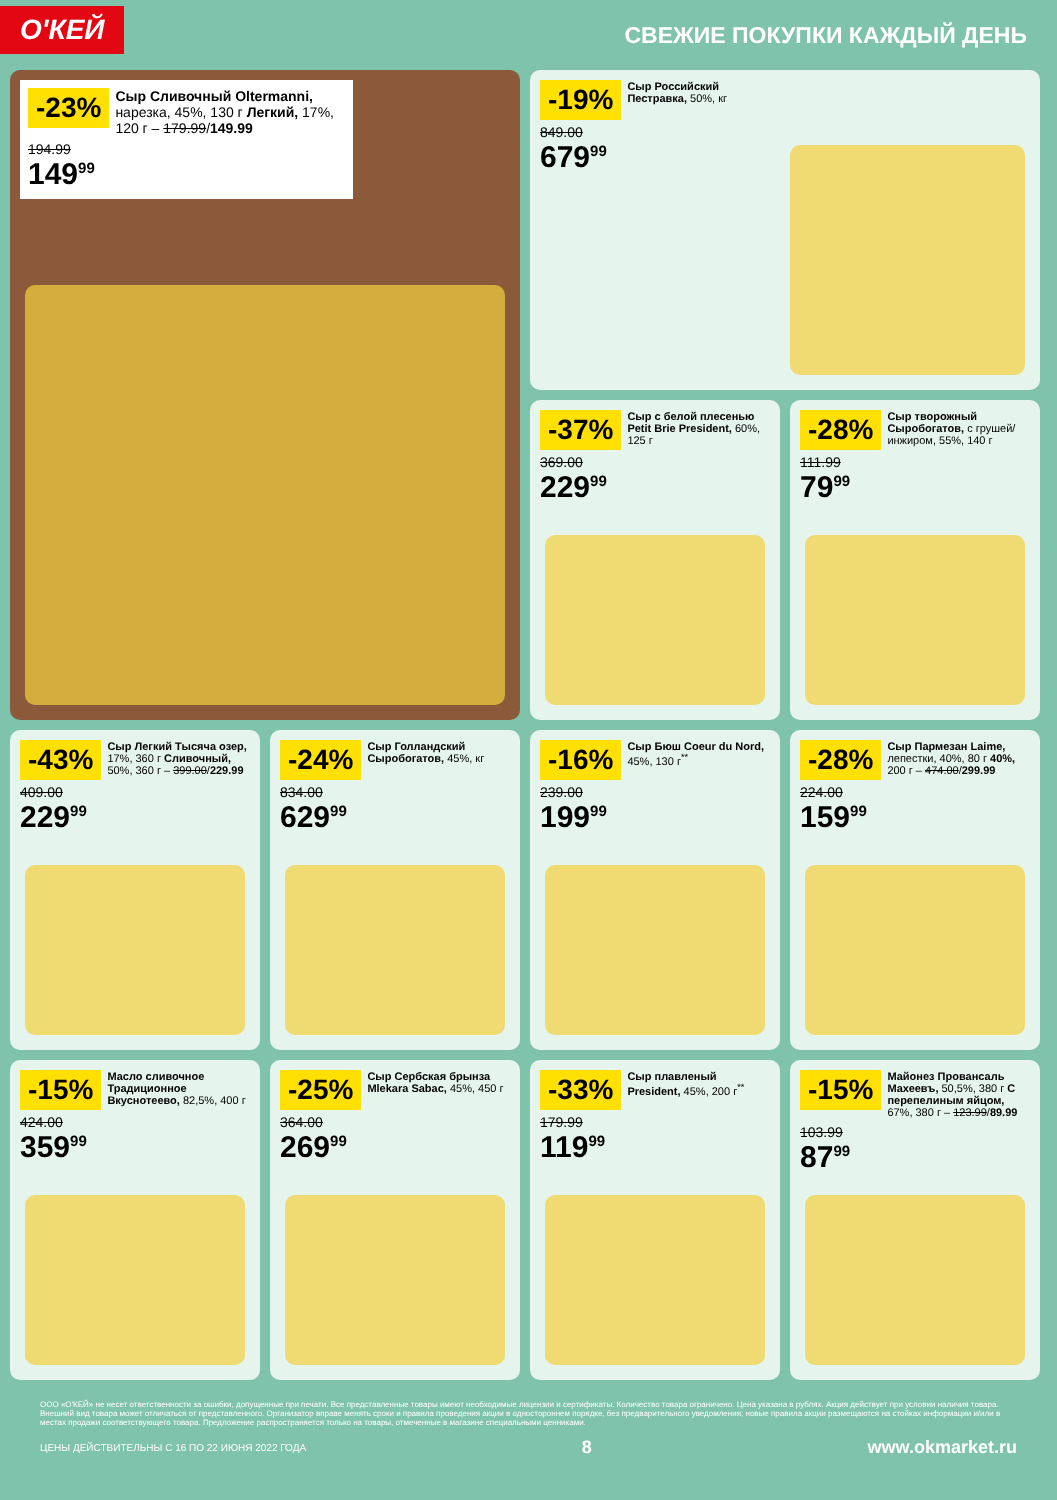О'КЕЙ
СВЕЖИЕ ПОКУПКИ КАЖДЫЙ ДЕНЬ
-23% Сыр Сливочный Oltermanni, нарезка, 45%, 130 г Легкий, 17%, 120 г – 179.99/149.99
194.99
149<sup>99</sup>
-19% Сыр Российский Пестравка, 50%, кг
849.00
679<sup>99</sup>
-37% Сыр с белой плесенью Petit Brie President, 60%, 125 г
369.00
229<sup>99</sup>
-28% Сыр творожный Сыробогатов, с грушей/инжиром, 55%, 140 г
111.99
79<sup>99</sup>
-43% Сыр Легкий Тысяча озер, 17%, 360 г Сливочный, 50%, 360 г – 399.00/229.99
409.00
229<sup>99</sup>
-24% Сыр Голландский Сыробогатов, 45%, кг
834.00
629<sup>99</sup>
-16% Сыр Бюш Coeur du Nord, 45%, 130 г<sup>**</sup>
239.00
199<sup>99</sup>
-28% Сыр Пармезан Laime, лепестки, 40%, 80 г 40%, 200 г – 474.00/299.99
224.00
159<sup>99</sup>
-15% Масло сливочное Традиционное Вкуснотеево, 82,5%, 400 г
424.00
359<sup>99</sup>
-25% Сыр Сербская брынза Mlekara Sabac, 45%, 450 г
364.00
269<sup>99</sup>
-33% Сыр плавленый President, 45%, 200 г<sup>**</sup>
179.99
119<sup>99</sup>
-15% Майонез Провансаль Махеевъ, 50,5%, 380 г С перепелиным яйцом, 67%, 380 г – 123.99/89.99
103.99
87<sup>99</sup>
ООО «О'КЕЙ» не несет ответственности за ошибки, допущенные при печати. Все представленные товары имеют необходимые лицензии и сертификаты. Количество товара ограничено. Цена указана в рублях. Акция действует при условии наличия товара. Внешний вид товара может отличаться от представленного. Организатор вправе менять сроки и правила проведения акции в одностороннем порядке, без предварительного уведомления; новые правила акции размещаются на стойках информации и/или в местах продажи соответствующего товара. Предложение распространяется только на товары, отмеченные в магазине специальными ценниками.
ЦЕНЫ ДЕЙСТВИТЕЛЬНЫ С 16 ПО 22 ИЮНЯ 2022 ГОДА 8 www.okmarket.ru